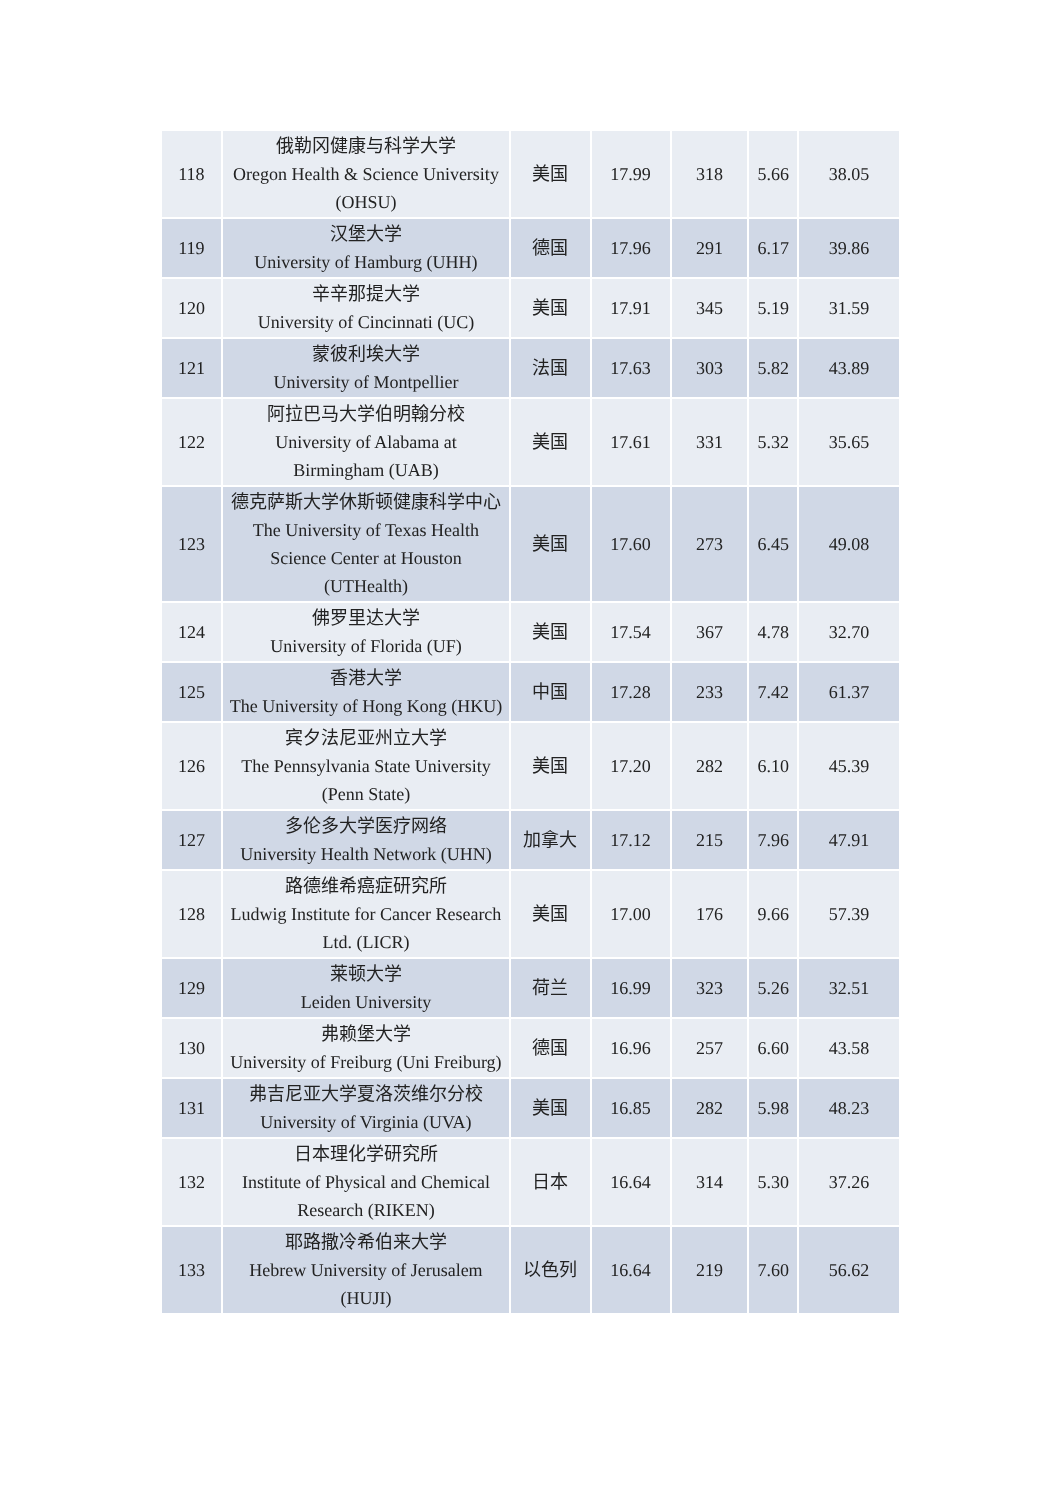| 118 | 俄勒冈健康与科学大学 Oregon Health & Science University (OHSU) | 美国 | 17.99 | 318 | 5.66 | 38.05 |
| 119 | 汉堡大学 University of Hamburg (UHH) | 德国 | 17.96 | 291 | 6.17 | 39.86 |
| 120 | 辛辛那提大学 University of Cincinnati (UC) | 美国 | 17.91 | 345 | 5.19 | 31.59 |
| 121 | 蒙彼利埃大学 University of Montpellier | 法国 | 17.63 | 303 | 5.82 | 43.89 |
| 122 | 阿拉巴马大学伯明翰分校 University of Alabama at Birmingham (UAB) | 美国 | 17.61 | 331 | 5.32 | 35.65 |
| 123 | 德克萨斯大学休斯顿健康科学中心 The University of Texas Health Science Center at Houston (UTHealth) | 美国 | 17.60 | 273 | 6.45 | 49.08 |
| 124 | 佛罗里达大学 University of Florida (UF) | 美国 | 17.54 | 367 | 4.78 | 32.70 |
| 125 | 香港大学 The University of Hong Kong (HKU) | 中国 | 17.28 | 233 | 7.42 | 61.37 |
| 126 | 宾夕法尼亚州立大学 The Pennsylvania State University (Penn State) | 美国 | 17.20 | 282 | 6.10 | 45.39 |
| 127 | 多伦多大学医疗网络 University Health Network (UHN) | 加拿大 | 17.12 | 215 | 7.96 | 47.91 |
| 128 | 路德维希癌症研究所 Ludwig Institute for Cancer Research Ltd. (LICR) | 美国 | 17.00 | 176 | 9.66 | 57.39 |
| 129 | 莱顿大学 Leiden University | 荷兰 | 16.99 | 323 | 5.26 | 32.51 |
| 130 | 弗赖堡大学 University of Freiburg (Uni Freiburg) | 德国 | 16.96 | 257 | 6.60 | 43.58 |
| 131 | 弗吉尼亚大学夏洛茨维尔分校 University of Virginia (UVA) | 美国 | 16.85 | 282 | 5.98 | 48.23 |
| 132 | 日本理化学研究所 Institute of Physical and Chemical Research (RIKEN) | 日本 | 16.64 | 314 | 5.30 | 37.26 |
| 133 | 耶路撒冷希伯来大学 Hebrew University of Jerusalem (HUJI) | 以色列 | 16.64 | 219 | 7.60 | 56.62 |